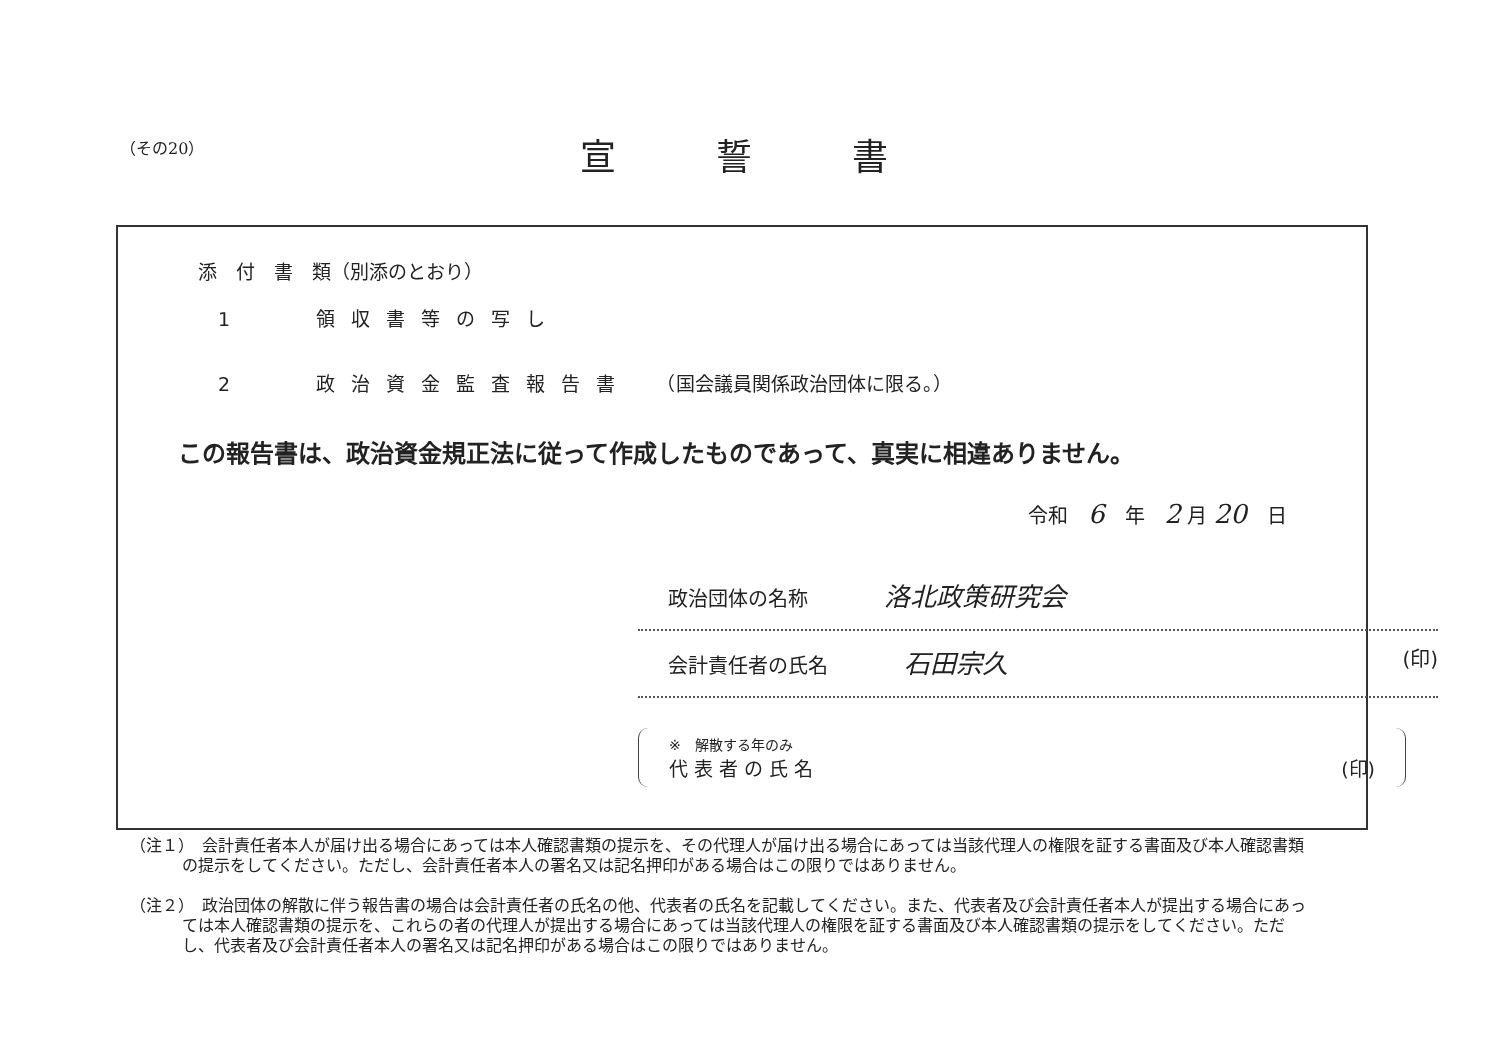（その20） 宣誓書
添　付　書　類（別添のとおり）
1　　領収書等の写し
2　　政治資金監査報告書　（国会議員関係政治団体に限る。）
この報告書は、政治資金規正法に従って作成したものであって、真実に相違ありません。
令和　6　年　2 月 20　日
政治団体の名称 洛北政策研究会
会計責任者の氏名 石田宗久 (印)
※　解散する年のみ
代 表 者 の 氏 名 (印)
（注１）　会計責任者本人が届け出る場合にあっては本人確認書類の提示を、その代理人が届け出る場合にあっては当該代理人の権限を証する書面及び本人確認書類の提示をしてください。ただし、会計責任者本人の署名又は記名押印がある場合はこの限りではありません。
（注２）　政治団体の解散に伴う報告書の場合は会計責任者の氏名の他、代表者の氏名を記載してください。また、代表者及び会計責任者本人が提出する場合にあっては本人確認書類の提示を、これらの者の代理人が提出する場合にあっては当該代理人の権限を証する書面及び本人確認書類の提示をしてください。ただし、代表者及び会計責任者本人の署名又は記名押印がある場合はこの限りではありません。